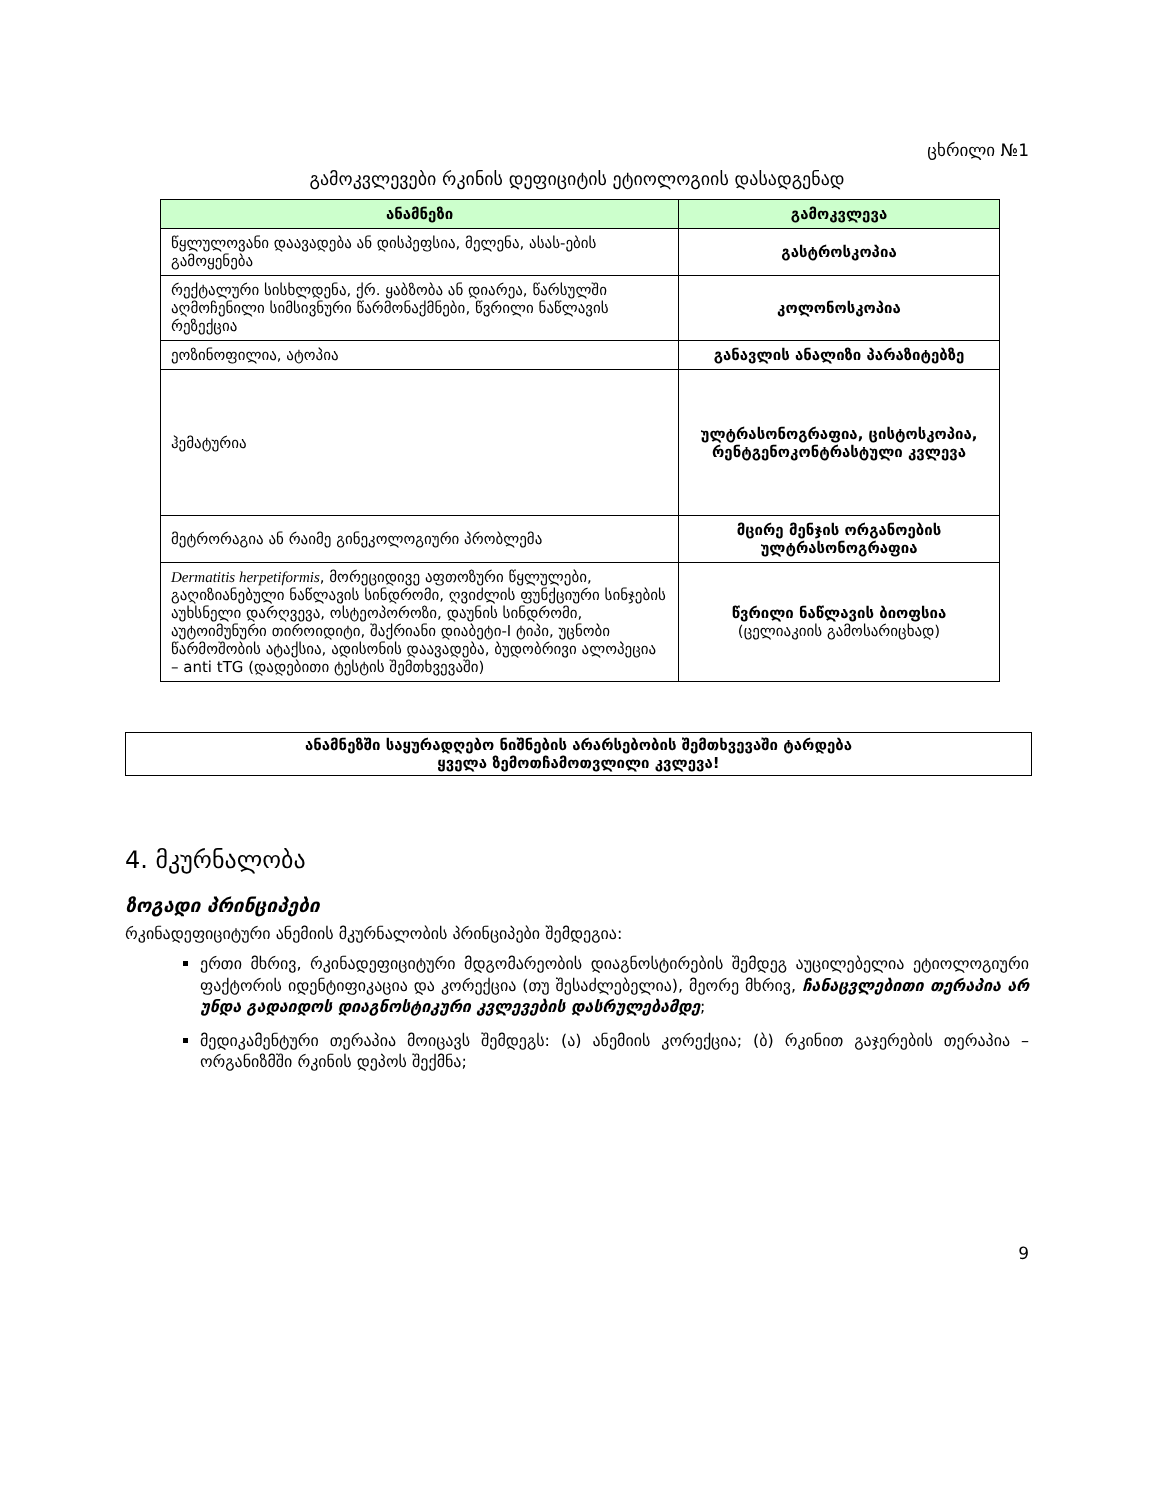ცხრილი №1
გამოკვლევები რკინის დეფიციტის ეტიოლოგიის დასადგენად
| ანამნეზი | გამოკვლევა |
| --- | --- |
| წყლულოვანი დაავადება ან დისპეფსია, მელენა, ასას-ების გამოყენება | გასტროსკოპია |
| რექტალური სისხლდენა, ქრ. ყაბზობა ან დიარეა, წარსულში აღმოჩენილი სიმსივნური წარმონაქმნები, წვრილი ნაწლავის რეზექცია | კოლონოსკოპია |
| ეოზინოფილია, ატოპია | განავლის ანალიზი პარაზიტებზე |
| ჰემატურია | ულტრასონოგრაფია, ცისტოსკოპია, რენტგენოკონტრასტული კვლევა |
| მეტრორაგია ან რაიმე გინეკოლოგიური პრობლემა | მცირე მენჯის ორგანოების ულტრასონოგრაფია |
| Dermatitis herpetiformis , მორეციდივე აფთოზური წყლულები, გაღიზიანებული ნაწლავის სინდრომი, ღვიძლის ფუნქციური სინჯების აუხსნელი დარღვევა, ოსტეოპოროზი, დაუნის სინდრომი, აუტოიმუნური თიროიდიტი, შაქრიანი დიაბეტი-I ტიპი, უცნობი წარმოშობის ატაქსია, ადისონის დაავადება, ბუდობრივი ალოპეცია – anti tTG (დადებითი ტესტის შემთხვევაში) | წვრილი ნაწლავის ბიოფსია (ცელიაკიის გამოსარიცხად) |
ანამნეზში საყურადღებო ნიშნების არარსებობის შემთხვევაში ტარდება
ყველა ზემოთჩამოთვლილი კვლევა!
4. მკურნალობა
ზოგადი პრინციპები
რკინადეფიციტური ანემიის მკურნალობის პრინციპები შემდეგია:
ერთი მხრივ, რკინადეფიციტური მდგომარეობის დიაგნოსტირების შემდეგ აუცილებელია ეტიოლოგიური ფაქტორის იდენტიფიკაცია და კორექცია (თუ შესაძლებელია), მეორე მხრივ, ჩანაცვლებითი თერაპია არ უნდა გადაიდოს დიაგნოსტიკური კვლევების დასრულებამდე;
მედიკამენტური თერაპია მოიცავს შემდეგს: (ა) ანემიის კორექცია; (ბ) რკინით გაჯერების თერაპია – ორგანიზმში რკინის დეპოს შექმნა;
9